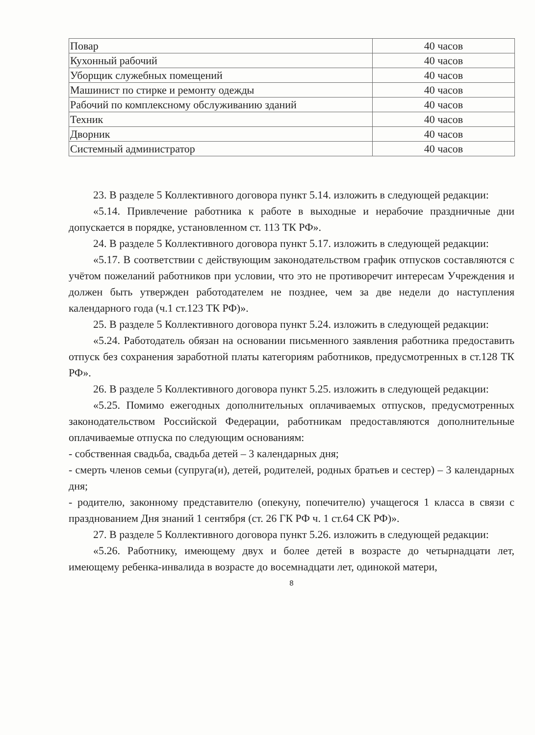| Повар | 40 часов |
| Кухонный рабочий | 40 часов |
| Уборщик служебных помещений | 40 часов |
| Машинист по стирке и ремонту одежды | 40 часов |
| Рабочий по комплексному обслуживанию зданий | 40 часов |
| Техник | 40 часов |
| Дворник | 40 часов |
| Системный администратор | 40 часов |
23. В разделе 5 Коллективного договора пункт 5.14. изложить в следующей редакции:
«5.14. Привлечение работника к работе в выходные и нерабочие праздничные дни допускается в порядке, установленном ст. 113 ТК РФ».
24. В разделе 5 Коллективного договора пункт 5.17. изложить в следующей редакции:
«5.17. В соответствии с действующим законодательством график отпусков составляются с учётом пожеланий работников при условии, что это не противоречит интересам Учреждения и должен быть утвержден работодателем не позднее, чем за две недели до наступления календарного года (ч.1 ст.123 ТК РФ)».
25. В разделе 5 Коллективного договора пункт 5.24. изложить в следующей редакции:
«5.24. Работодатель обязан на основании письменного заявления работника предоставить отпуск без сохранения заработной платы категориям работников, предусмотренных в ст.128 ТК РФ».
26. В разделе 5 Коллективного договора пункт 5.25. изложить в следующей редакции:
«5.25. Помимо ежегодных дополнительных оплачиваемых отпусков, предусмотренных законодательством Российской Федерации, работникам предоставляются дополнительные оплачиваемые отпуска по следующим основаниям:
- собственная свадьба, свадьба детей – 3 календарных дня;
- смерть членов семьи (супруга(и), детей, родителей, родных братьев и сестер) – 3 календарных дня;
- родителю, законному представителю (опекуну, попечителю) учащегося 1 класса в связи с празднованием Дня знаний 1 сентября (ст. 26 ГК РФ ч. 1 ст.64 СК РФ)».
27. В разделе 5 Коллективного договора пункт 5.26. изложить в следующей редакции:
«5.26. Работнику, имеющему двух и более детей в возрасте до четырнадцати лет, имеющему ребенка-инвалида в возрасте до восемнадцати лет, одинокой матери,
8